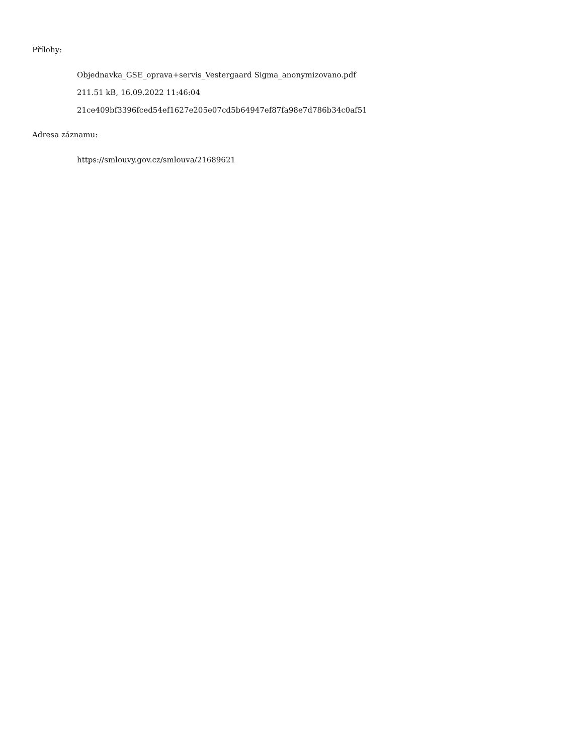Přílohy:
Objednavka_GSE_oprava+servis_Vestergaard Sigma_anonymizovano.pdf
211.51 kB, 16.09.2022 11:46:04
21ce409bf3396fced54ef1627e205e07cd5b64947ef87fa98e7d786b34c0af51
Adresa záznamu:
https://smlouvy.gov.cz/smlouva/21689621